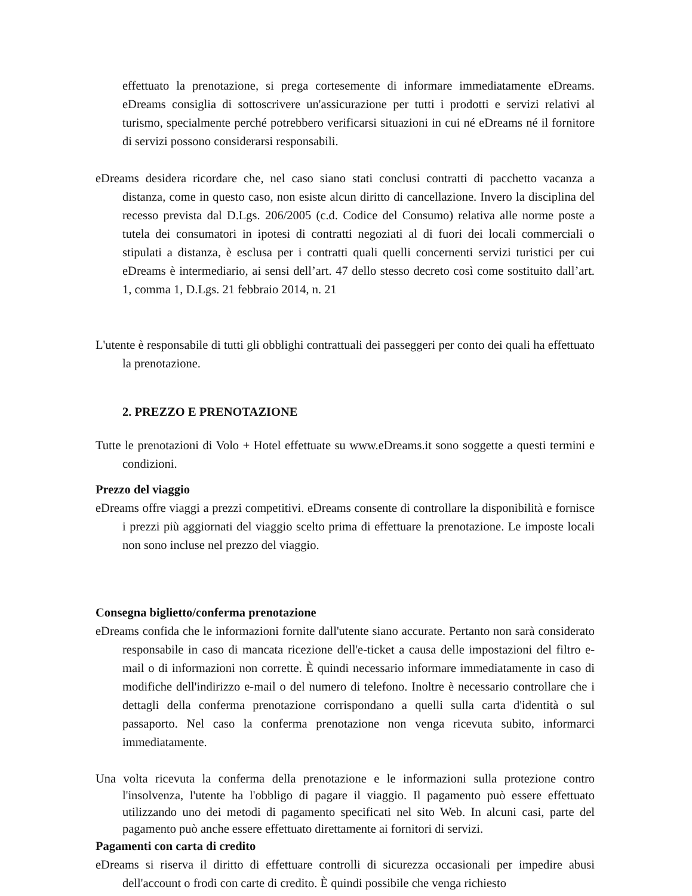effettuato la prenotazione, si prega cortesemente di informare immediatamente eDreams. eDreams consiglia di sottoscrivere un'assicurazione per tutti i prodotti e servizi relativi al turismo, specialmente perché potrebbero verificarsi situazioni in cui né eDreams né il fornitore di servizi possono considerarsi responsabili.
eDreams desidera ricordare che, nel caso siano stati conclusi contratti di pacchetto vacanza a distanza, come in questo caso, non esiste alcun diritto di cancellazione. Invero la disciplina del recesso prevista dal D.Lgs. 206/2005 (c.d. Codice del Consumo) relativa alle norme poste a tutela dei consumatori in ipotesi di contratti negoziati al di fuori dei locali commerciali o stipulati a distanza, è esclusa per i contratti quali quelli concernenti servizi turistici per cui eDreams è intermediario, ai sensi dell’art. 47 dello stesso decreto così come sostituito dall’art. 1, comma 1, D.Lgs. 21 febbraio 2014, n. 21
L'utente è responsabile di tutti gli obblighi contrattuali dei passeggeri per conto dei quali ha effettuato la prenotazione.
2. PREZZO E PRENOTAZIONE
Tutte le prenotazioni di Volo + Hotel effettuate su www.eDreams.it sono soggette a questi termini e condizioni.
Prezzo del viaggio
eDreams offre viaggi a prezzi competitivi. eDreams consente di controllare la disponibilità e fornisce i prezzi più aggiornati del viaggio scelto prima di effettuare la prenotazione. Le imposte locali non sono incluse nel prezzo del viaggio.
Consegna biglietto/conferma prenotazione
eDreams confida che le informazioni fornite dall'utente siano accurate. Pertanto non sarà considerato responsabile in caso di mancata ricezione dell'e-ticket a causa delle impostazioni del filtro e-mail o di informazioni non corrette. È quindi necessario informare immediatamente in caso di modifiche dell'indirizzo e-mail o del numero di telefono. Inoltre è necessario controllare che i dettagli della conferma prenotazione corrispondano a quelli sulla carta d'identità o sul passaporto. Nel caso la conferma prenotazione non venga ricevuta subito, informarci immediatamente.
Una volta ricevuta la conferma della prenotazione e le informazioni sulla protezione contro l'insolvenza, l'utente ha l'obbligo di pagare il viaggio. Il pagamento può essere effettuato utilizzando uno dei metodi di pagamento specificati nel sito Web. In alcuni casi, parte del pagamento può anche essere effettuato direttamente ai fornitori di servizi.
Pagamenti con carta di credito
eDreams si riserva il diritto di effettuare controlli di sicurezza occasionali per impedire abusi dell'account o frodi con carte di credito. È quindi possibile che venga richiesto